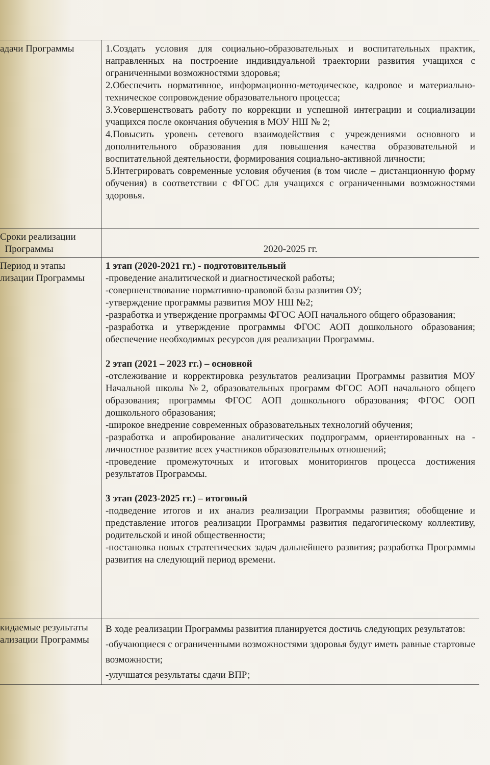| адачи Программы | 1.Создать условия для социально-образовательных и воспитательных практик, направленных на построение индивидуальной траектории развития учащихся с ограниченными возможностями здоровья; 2.Обеспечить нормативное, информационно-методическое, кадровое и материально-техническое сопровождение образовательного процесса; 3.Усовершенствовать работу по коррекции и успешной интеграции и социализации учащихся после окончания обучения в МОУ НШ № 2; 4.Повысить уровень сетевого взаимодействия с учреждениями основного и дополнительного образования для повышения качества образовательной и воспитательной деятельности, формирования социально-активной личности; 5.Интегрировать современные условия обучения (в том числе – дистанционную форму обучения) в соответствии с ФГОС для учащихся с ограниченными возможностями здоровья. |
| Сроки реализации Программы | 2020-2025 гг. |
| Период и этапы лизации Программы | 1 этап (2020-2021 гг.) - подготовительный -проведение аналитической и диагностической работы; -совершенствование нормативно-правовой базы развития ОУ; -утверждение программы развития МОУ НШ №2; -разработка и утверждение программы ФГОС АОП начального общего образования; -разработка и утверждение программы ФГОС АОП дошкольного образования; обеспечение необходимых ресурсов для реализации Программы. 2 этап (2021 – 2023 гг.) – основной -отслеживание и корректировка результатов реализации Программы развития МОУ Начальной школы №2, образовательных программ ФГОС АОП начального общего образования; программы ФГОС АОП дошкольного образования; ФГОС ООП дошкольного образования; -широкое внедрение современных образовательных технологий обучения; -разработка и апробирование аналитических подпрограмм, ориентированных на - личностное развитие всех участников образовательных отношений; -проведение промежуточных и итоговых мониторингов процесса достижения результатов Программы. 3 этап (2023-2025 гг.) – итоговый -подведение итогов и их анализ реализации Программы развития; обобщение и представление итогов реализации Программы развития педагогическому коллективу, родительской и иной общественности; -постановка новых стратегических задач дальнейшего развития; разработка Программы развития на следующий период времени. |
| кидаемые результаты ализации Программы | В ходе реализации Программы развития планируется достичь следующих результатов: -обучающиеся с ограниченными возможностями здоровья будут иметь равные стартовые возможности; -улучшатся результаты сдачи ВПР; |